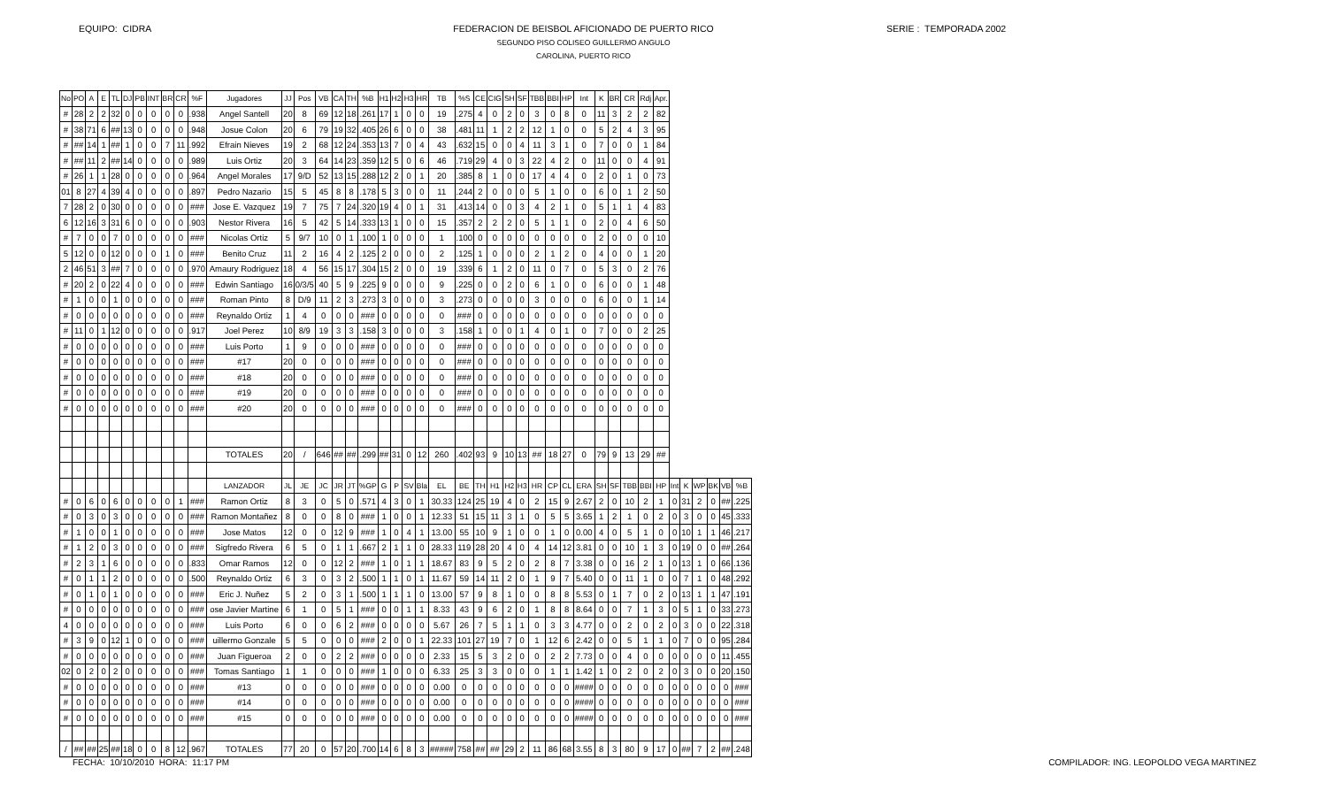EQUIPO: CIDRA FEDERACION DE BEISBOL AFICIONADO DE PUERTO RICO
SEGUNDO PISO COLISEO GUILLERMO ANGULO
CAROLINA, PUERTO RICO
SERIE : TEMPORADA 2002
| No | PO | A | E | TL | DJ | PB | INT | BR | CR | %F | Jugadores | JJ | Pos | VB | CA | TH | %B | H1 | H2 | H3 | HR | TB | %S | CE | CIG | SH | SF | TBB | BBI | HP | Int | K | BR | CR | Rdj | Apr. | | | | | | |
| --- | --- | --- | --- | --- | --- | --- | --- | --- | --- | --- | --- | --- | --- | --- | --- | --- | --- | --- | --- | --- | --- | --- | --- | --- | --- | --- | --- | --- | --- | --- | --- | --- | --- | --- | --- | --- | --- | --- | --- | --- | --- | --- |
| # | 28 | 2 | 2 | 32 | 0 | 0 | 0 | 0 | 0 | .938 | Angel Santell | 20 | 8 | 69 | 12 | 18 | .261 | 17 | 1 | 0 | 0 | 19 | .275 | 4 | 0 | 2 | 0 | 3 | 0 | 8 | 0 | 11 | 3 | 2 | 2 | 82 | | | | | | |
| # | 38 | 71 | 6 | ## | 13 | 0 | 0 | 0 | 0 | .948 | Josue Colon | 20 | 6 | 79 | 19 | 32 | .405 | 26 | 6 | 0 | 0 | 38 | .481 | 11 | 1 | 2 | 2 | 12 | 1 | 0 | 0 | 5 | 2 | 4 | 3 | 95 | | | | | | |
| # | ## | 14 | 1 | ## | 1 | 0 | 0 | 7 | 11 | .992 | Efrain Nieves | 19 | 2 | 68 | 12 | 24 | .353 | 13 | 7 | 0 | 4 | 43 | .632 | 15 | 0 | 0 | 4 | 11 | 3 | 1 | 0 | 7 | 0 | 0 | 1 | 84 | | | | | | |
| # | ## | 11 | 2 | ## | 14 | 0 | 0 | 0 | 0 | .989 | Luis Ortiz | 20 | 3 | 64 | 14 | 23 | .359 | 12 | 5 | 0 | 6 | 46 | .719 | 29 | 4 | 0 | 3 | 22 | 4 | 2 | 0 | 11 | 0 | 0 | 4 | 91 | | | | | | |
| # | 26 | 1 | 1 | 28 | 0 | 0 | 0 | 0 | 0 | .964 | Angel Morales | 17 | 9/D | 52 | 13 | 15 | .288 | 12 | 2 | 0 | 1 | 20 | .385 | 8 | 1 | 0 | 0 | 17 | 4 | 4 | 0 | 2 | 0 | 1 | 0 | 73 | | | | | | |
| 01 | 8 | 27 | 4 | 39 | 4 | 0 | 0 | 0 | 0 | .897 | Pedro Nazario | 15 | 5 | 45 | 8 | 8 | .178 | 5 | 3 | 0 | 0 | 11 | .244 | 2 | 0 | 0 | 0 | 5 | 1 | 0 | 0 | 6 | 0 | 1 | 2 | 50 | | | | | | |
| 7 | 28 | 2 | 0 | 30 | 0 | 0 | 0 | 0 | 0 | ### | Jose E. Vazquez | 19 | 7 | 75 | 7 | 24 | .320 | 19 | 4 | 0 | 1 | 31 | .413 | 14 | 0 | 0 | 3 | 4 | 2 | 1 | 0 | 5 | 1 | 1 | 4 | 83 | | | | | | |
| 6 | 12 | 16 | 3 | 31 | 6 | 0 | 0 | 0 | 0 | .903 | Nestor Rivera | 16 | 5 | 42 | 5 | 14 | .333 | 13 | 1 | 0 | 0 | 15 | .357 | 2 | 2 | 2 | 0 | 5 | 1 | 1 | 0 | 2 | 0 | 4 | 6 | 50 | | | | | | |
| # | 7 | 0 | 0 | 7 | 0 | 0 | 0 | 0 | 0 | ### | Nicolas Ortiz | 5 | 9/7 | 10 | 0 | 1 | .100 | 1 | 0 | 0 | 0 | 1 | .100 | 0 | 0 | 0 | 0 | 0 | 0 | 0 | 0 | 2 | 0 | 0 | 0 | 10 | | | | | | |
| 5 | 12 | 0 | 0 | 12 | 0 | 0 | 0 | 1 | 0 | ### | Benito Cruz | 11 | 2 | 16 | 4 | 2 | .125 | 2 | 0 | 0 | 0 | 2 | .125 | 1 | 0 | 0 | 0 | 2 | 1 | 2 | 0 | 4 | 0 | 0 | 1 | 20 | | | | | | |
| 2 | 46 | 51 | 3 | ## | 7 | 0 | 0 | 0 | 0 | .970 | Amaury Rodriguez | 18 | 4 | 56 | 15 | 17 | .304 | 15 | 2 | 0 | 0 | 19 | .339 | 6 | 1 | 2 | 0 | 11 | 0 | 7 | 0 | 5 | 3 | 0 | 2 | 76 | | | | | | |
| # | 20 | 2 | 0 | 22 | 4 | 0 | 0 | 0 | 0 | ### | Edwin Santiago | 16 | 0/3/5 | 40 | 5 | 9 | .225 | 9 | 0 | 0 | 0 | 9 | .225 | 0 | 0 | 2 | 0 | 6 | 1 | 0 | 0 | 6 | 0 | 0 | 1 | 48 | | | | | | |
| # | 1 | 0 | 0 | 1 | 0 | 0 | 0 | 0 | 0 | ### | Roman Pinto | 8 | D/9 | 11 | 2 | 3 | .273 | 3 | 0 | 0 | 0 | 3 | .273 | 0 | 0 | 0 | 0 | 3 | 0 | 0 | 0 | 6 | 0 | 0 | 1 | 14 | | | | | | |
| # | 0 | 0 | 0 | 0 | 0 | 0 | 0 | 0 | 0 | ### | Reynaldo Ortiz | 1 | 4 | 0 | 0 | 0 | ### | 0 | 0 | 0 | 0 | 0 | ### | 0 | 0 | 0 | 0 | 0 | 0 | 0 | 0 | 0 | 0 | 0 | 0 | 0 | | | | | | |
| # | 11 | 0 | 1 | 12 | 0 | 0 | 0 | 0 | 0 | .917 | Joel Perez | 10 | 8/9 | 19 | 3 | 3 | .158 | 3 | 0 | 0 | 0 | 3 | .158 | 1 | 0 | 0 | 1 | 4 | 0 | 1 | 0 | 7 | 0 | 0 | 2 | 25 | | | | | | |
| # | 0 | 0 | 0 | 0 | 0 | 0 | 0 | 0 | 0 | ### | Luis Porto | 1 | 9 | 0 | 0 | 0 | ### | 0 | 0 | 0 | 0 | 0 | ### | 0 | 0 | 0 | 0 | 0 | 0 | 0 | 0 | 0 | 0 | 0 | 0 | 0 | | | | | | |
| # | 0 | 0 | 0 | 0 | 0 | 0 | 0 | 0 | 0 | ### | #17 | 20 | 0 | 0 | 0 | 0 | ### | 0 | 0 | 0 | 0 | 0 | ### | 0 | 0 | 0 | 0 | 0 | 0 | 0 | 0 | 0 | 0 | 0 | 0 | 0 | | | | | | |
| # | 0 | 0 | 0 | 0 | 0 | 0 | 0 | 0 | 0 | ### | #18 | 20 | 0 | 0 | 0 | 0 | ### | 0 | 0 | 0 | 0 | 0 | ### | 0 | 0 | 0 | 0 | 0 | 0 | 0 | 0 | 0 | 0 | 0 | 0 | 0 | | | | | | |
| # | 0 | 0 | 0 | 0 | 0 | 0 | 0 | 0 | 0 | ### | #19 | 20 | 0 | 0 | 0 | 0 | ### | 0 | 0 | 0 | 0 | 0 | ### | 0 | 0 | 0 | 0 | 0 | 0 | 0 | 0 | 0 | 0 | 0 | 0 | 0 | | | | | | |
| # | 0 | 0 | 0 | 0 | 0 | 0 | 0 | 0 | 0 | ### | #20 | 20 | 0 | 0 | 0 | 0 | ### | 0 | 0 | 0 | 0 | 0 | ### | 0 | 0 | 0 | 0 | 0 | 0 | 0 | 0 | 0 | 0 | 0 | 0 | 0 | | | | | | |
| | | | | | | | | | | | TOTALES | 20 | / | 646 | ## | ## | .299 | ## | 31 | 0 | 12 | 260 | .402 | 93 | 9 | 10 | 13 | ## | 18 | 27 | 0 | 79 | 9 | 13 | 29 | ## | | | | | | |
| | | | | | | | | | | | LANZADOR | JL | JE | JC | JR | JT | %GP | G | P | SV | Bla | EL | BE | TH | H1 | H2 | H3 | HR | CP | CL | ERA | SH | SF | TBB | BBI | HP | Int | K | WP | BK | VB | %B |
| # | 0 | 6 | 0 | 6 | 0 | 0 | 0 | 0 | 1 | ### | Ramon Ortiz | 8 | 3 | 0 | 5 | 0 | .571 | 4 | 3 | 0 | 1 | 30.33 | 124 | 25 | 19 | 4 | 0 | 2 | 15 | 9 | 2.67 | 2 | 0 | 10 | 2 | 1 | 0 | 31 | 2 | 0 | ## | .225 |
| # | 0 | 3 | 0 | 3 | 0 | 0 | 0 | 0 | 0 | ### | Ramon Montañez | 8 | 0 | 0 | 8 | 0 | ### | 1 | 0 | 0 | 1 | 12.33 | 51 | 15 | 11 | 3 | 1 | 0 | 5 | 5 | 3.65 | 1 | 2 | 1 | 0 | 2 | 0 | 3 | 0 | 0 | 45 | .333 |
| # | 1 | 0 | 0 | 1 | 0 | 0 | 0 | 0 | 0 | ### | Jose Matos | 12 | 0 | 0 | 12 | 9 | ### | 1 | 0 | 4 | 1 | 13.00 | 55 | 10 | 9 | 1 | 0 | 0 | 1 | 0 | 0.00 | 4 | 0 | 5 | 1 | 0 | 0 | 10 | 1 | 1 | 46 | .217 |
| # | 1 | 2 | 0 | 3 | 0 | 0 | 0 | 0 | 0 | ### | Sigfredo Rivera | 6 | 5 | 0 | 1 | 1 | .667 | 2 | 1 | 1 | 0 | 28.33 | 119 | 28 | 20 | 4 | 0 | 4 | 14 | 12 | 3.81 | 0 | 0 | 10 | 1 | 3 | 0 | 19 | 0 | 0 | ## | .264 |
| # | 2 | 3 | 1 | 6 | 0 | 0 | 0 | 0 | 0 | .833 | Omar Ramos | 12 | 0 | 0 | 12 | 2 | ### | 1 | 0 | 1 | 1 | 18.67 | 83 | 9 | 5 | 2 | 0 | 2 | 8 | 7 | 3.38 | 0 | 0 | 16 | 2 | 1 | 0 | 13 | 1 | 0 | 66 | .136 |
| # | 0 | 1 | 1 | 2 | 0 | 0 | 0 | 0 | 0 | .500 | Reynaldo Ortiz | 6 | 3 | 0 | 3 | 2 | .500 | 1 | 1 | 0 | 1 | 11.67 | 59 | 14 | 11 | 2 | 0 | 1 | 9 | 7 | 5.40 | 0 | 0 | 11 | 1 | 0 | 0 | 7 | 1 | 0 | 48 | .292 |
| # | 0 | 1 | 0 | 1 | 0 | 0 | 0 | 0 | 0 | ### | Eric J. Nuñez | 5 | 2 | 0 | 3 | 1 | .500 | 1 | 1 | 1 | 0 | 13.00 | 57 | 9 | 8 | 1 | 0 | 0 | 8 | 8 | 5.53 | 0 | 1 | 7 | 0 | 2 | 0 | 13 | 1 | 1 | 47 | .191 |
| # | 0 | 0 | 0 | 0 | 0 | 0 | 0 | 0 | 0 | ### | ose Javier Martine | 6 | 1 | 0 | 5 | 1 | ### | 0 | 0 | 1 | 1 | 8.33 | 43 | 9 | 6 | 2 | 0 | 1 | 8 | 8 | 8.64 | 0 | 0 | 7 | 1 | 3 | 0 | 5 | 1 | 0 | 33 | .273 |
| 4 | 0 | 0 | 0 | 0 | 0 | 0 | 0 | 0 | 0 | ### | Luis Porto | 6 | 0 | 0 | 6 | 2 | ### | 0 | 0 | 0 | 0 | 5.67 | 26 | 7 | 5 | 1 | 1 | 0 | 3 | 3 | 4.77 | 0 | 0 | 2 | 0 | 2 | 0 | 3 | 0 | 0 | 22 | .318 |
| # | 3 | 9 | 0 | 12 | 1 | 0 | 0 | 0 | 0 | ### | uillermo Gonzale | 5 | 5 | 0 | 0 | 0 | ### | 2 | 0 | 0 | 1 | 22.33 | 101 | 27 | 19 | 7 | 0 | 1 | 12 | 6 | 2.42 | 0 | 0 | 5 | 1 | 1 | 0 | 7 | 0 | 0 | 95 | .284 |
| # | 0 | 0 | 0 | 0 | 0 | 0 | 0 | 0 | 0 | ### | Juan Figueroa | 2 | 0 | 0 | 2 | 2 | ### | 0 | 0 | 0 | 0 | 2.33 | 15 | 5 | 3 | 2 | 0 | 0 | 2 | 2 | 7.73 | 0 | 0 | 4 | 0 | 0 | 0 | 0 | 0 | 0 | 11 | .455 |
| 02 | 0 | 2 | 0 | 2 | 0 | 0 | 0 | 0 | 0 | ### | Tomas Santiago | 1 | 1 | 0 | 0 | 0 | ### | 1 | 0 | 0 | 0 | 6.33 | 25 | 3 | 3 | 0 | 0 | 0 | 1 | 1 | 1.42 | 1 | 0 | 2 | 0 | 2 | 0 | 3 | 0 | 0 | 20 | .150 |
| # | 0 | 0 | 0 | 0 | 0 | 0 | 0 | 0 | 0 | ### | #13 | 0 | 0 | 0 | 0 | 0 | ### | 0 | 0 | 0 | 0 | 0.00 | 0 | 0 | 0 | 0 | 0 | 0 | 0 | 0 | #### | 0 | 0 | 0 | 0 | 0 | 0 | 0 | 0 | 0 | 0 | ### |
| # | 0 | 0 | 0 | 0 | 0 | 0 | 0 | 0 | 0 | ### | #14 | 0 | 0 | 0 | 0 | 0 | ### | 0 | 0 | 0 | 0 | 0.00 | 0 | 0 | 0 | 0 | 0 | 0 | 0 | 0 | #### | 0 | 0 | 0 | 0 | 0 | 0 | 0 | 0 | 0 | 0 | ### |
| # | 0 | 0 | 0 | 0 | 0 | 0 | 0 | 0 | 0 | ### | #15 | 0 | 0 | 0 | 0 | 0 | ### | 0 | 0 | 0 | 0 | 0.00 | 0 | 0 | 0 | 0 | 0 | 0 | 0 | 0 | #### | 0 | 0 | 0 | 0 | 0 | 0 | 0 | 0 | 0 | 0 | ### |
| / | ## | ## | 25 | ## | 18 | 0 | 0 | 8 | 12 | .967 | TOTALES | 77 | 20 | 0 | 57 | 20 | .700 | 14 | 6 | 8 | 3 | ##### | 758 | ## | ## | 29 | 2 | 11 | 86 | 68 | 3.55 | 8 | 3 | 80 | 9 | 17 | 0 | ## | 7 | 2 | ## | .248 |
FECHA: 10/10/2010 HORA: 11:17 PM
COMPILADOR: ING. LEOPOLDO VEGA MARTINEZ